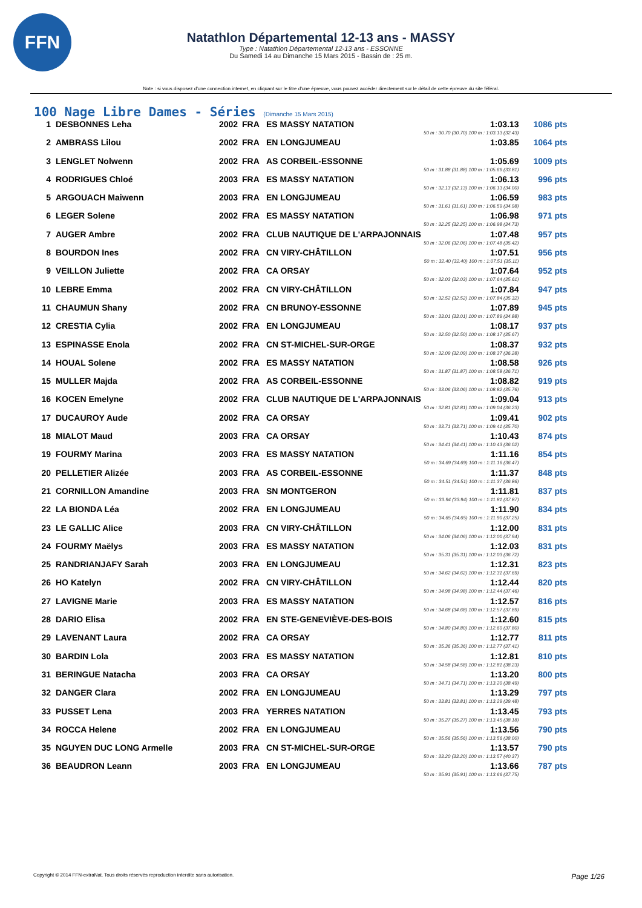FFN
Natathlon Départemental 12-13 ans - MASSY
Type : Natathlon Départemental 12-13 ans - ESSONNE
Du Samedi 14 au Dimanche 15 Mars 2015 - Bassin de : 25 m.
Note : si vous disposez d'une connection internet, en cliquant sur le titre d'une épreuve, vous pouvez accéder directement sur le détail de cette épreuve du site féféral.
100 Nage Libre Dames - Séries (Dimanche 15 Mars 2015)
| 1 | DESBONNES Leha | 2002 | FRA | ES MASSY NATATION | 1:03.13 50 m : 30.70 (30.70) 100 m : 1:03.13 (32.43) | 1086 pts |
| 2 | AMBRASS Lilou | 2002 | FRA | EN LONGJUMEAU | 1:03.85 | 1064 pts |
| 3 | LENGLET Nolwenn | 2002 | FRA | AS CORBEIL-ESSONNE | 1:05.69 50 m : 31.88 (31.88) 100 m : 1:05.69 (33.81) | 1009 pts |
| 4 | RODRIGUES Chloé | 2003 | FRA | ES MASSY NATATION | 1:06.13 50 m : 32.13 (32.13) 100 m : 1:06.13 (34.00) | 996 pts |
| 5 | ARGOUACH Maiwenn | 2003 | FRA | EN LONGJUMEAU | 1:06.59 50 m : 31.61 (31.61) 100 m : 1:06.59 (34.98) | 983 pts |
| 6 | LEGER Solene | 2002 | FRA | ES MASSY NATATION | 1:06.98 50 m : 32.25 (32.25) 100 m : 1:06.98 (34.73) | 971 pts |
| 7 | AUGER Ambre | 2002 | FRA | CLUB NAUTIQUE DE L'ARPAJONNAIS | 1:07.48 50 m : 32.06 (32.06) 100 m : 1:07.48 (35.42) | 957 pts |
| 8 | BOURDON Ines | 2002 | FRA | CN VIRY-CHÂTILLON | 1:07.51 50 m : 32.40 (32.40) 100 m : 1:07.51 (35.11) | 956 pts |
| 9 | VEILLON Juliette | 2002 | FRA | CA ORSAY | 1:07.64 50 m : 32.03 (32.03) 100 m : 1:07.64 (35.61) | 952 pts |
| 10 | LEBRE Emma | 2002 | FRA | CN VIRY-CHÂTILLON | 1:07.84 50 m : 32.52 (32.52) 100 m : 1:07.84 (35.32) | 947 pts |
| 11 | CHAUMUN Shany | 2002 | FRA | CN BRUNOY-ESSONNE | 1:07.89 50 m : 33.01 (33.01) 100 m : 1:07.89 (34.88) | 945 pts |
| 12 | CRESTIA Cylia | 2002 | FRA | EN LONGJUMEAU | 1:08.17 50 m : 32.50 (32.50) 100 m : 1:08.17 (35.67) | 937 pts |
| 13 | ESPINASSE Enola | 2002 | FRA | CN ST-MICHEL-SUR-ORGE | 1:08.37 50 m : 32.09 (32.09) 100 m : 1:08.37 (36.28) | 932 pts |
| 14 | HOUAL Solene | 2002 | FRA | ES MASSY NATATION | 1:08.58 50 m : 31.87 (31.87) 100 m : 1:08.58 (36.71) | 926 pts |
| 15 | MULLER Majda | 2002 | FRA | AS CORBEIL-ESSONNE | 1:08.82 50 m : 33.06 (33.06) 100 m : 1:08.82 (35.76) | 919 pts |
| 16 | KOCEN Emelyne | 2002 | FRA | CLUB NAUTIQUE DE L'ARPAJONNAIS | 1:09.04 50 m : 32.81 (32.81) 100 m : 1:09.04 (36.23) | 913 pts |
| 17 | DUCAUROY Aude | 2002 | FRA | CA ORSAY | 1:09.41 50 m : 33.71 (33.71) 100 m : 1:09.41 (35.70) | 902 pts |
| 18 | MIALOT Maud | 2003 | FRA | CA ORSAY | 1:10.43 50 m : 34.41 (34.41) 100 m : 1:10.43 (36.02) | 874 pts |
| 19 | FOURMY Marina | 2003 | FRA | ES MASSY NATATION | 1:11.16 50 m : 34.69 (34.69) 100 m : 1:11.16 (36.47) | 854 pts |
| 20 | PELLETIER Alizée | 2003 | FRA | AS CORBEIL-ESSONNE | 1:11.37 50 m : 34.51 (34.51) 100 m : 1:11.37 (36.86) | 848 pts |
| 21 | CORNILLON Amandine | 2003 | FRA | SN MONTGERON | 1:11.81 50 m : 33.94 (33.94) 100 m : 1:11.81 (37.87) | 837 pts |
| 22 | LA BIONDA Léa | 2002 | FRA | EN LONGJUMEAU | 1:11.90 50 m : 34.65 (34.65) 100 m : 1:11.90 (37.25) | 834 pts |
| 23 | LE GALLIC Alice | 2003 | FRA | CN VIRY-CHÂTILLON | 1:12.00 50 m : 34.06 (34.06) 100 m : 1:12.00 (37.94) | 831 pts |
| 24 | FOURMY Maëlys | 2003 | FRA | ES MASSY NATATION | 1:12.03 50 m : 35.31 (35.31) 100 m : 1:12.03 (36.72) | 831 pts |
| 25 | RANDRIANJAFY Sarah | 2003 | FRA | EN LONGJUMEAU | 1:12.31 50 m : 34.62 (34.62) 100 m : 1:12.31 (37.69) | 823 pts |
| 26 | HO Katelyn | 2002 | FRA | CN VIRY-CHÂTILLON | 1:12.44 50 m : 34.98 (34.98) 100 m : 1:12.44 (37.46) | 820 pts |
| 27 | LAVIGNE Marie | 2003 | FRA | ES MASSY NATATION | 1:12.57 50 m : 34.68 (34.68) 100 m : 1:12.57 (37.89) | 816 pts |
| 28 | DARIO Elisa | 2002 | FRA | EN STE-GENEVIÈVE-DES-BOIS | 1:12.60 50 m : 34.80 (34.80) 100 m : 1:12.60 (37.80) | 815 pts |
| 29 | LAVENANT Laura | 2002 | FRA | CA ORSAY | 1:12.77 50 m : 35.36 (35.36) 100 m : 1:12.77 (37.41) | 811 pts |
| 30 | BARDIN Lola | 2003 | FRA | ES MASSY NATATION | 1:12.81 50 m : 34.58 (34.58) 100 m : 1:12.81 (38.23) | 810 pts |
| 31 | BERINGUE Natacha | 2003 | FRA | CA ORSAY | 1:13.20 50 m : 34.71 (34.71) 100 m : 1:13.20 (38.49) | 800 pts |
| 32 | DANGER Clara | 2002 | FRA | EN LONGJUMEAU | 1:13.29 50 m : 33.81 (33.81) 100 m : 1:13.29 (39.48) | 797 pts |
| 33 | PUSSET Lena | 2003 | FRA | YERRES NATATION | 1:13.45 50 m : 35.27 (35.27) 100 m : 1:13.45 (38.18) | 793 pts |
| 34 | ROCCA Helene | 2002 | FRA | EN LONGJUMEAU | 1:13.56 50 m : 35.56 (35.56) 100 m : 1:13.56 (38.00) | 790 pts |
| 35 | NGUYEN DUC LONG Armelle | 2003 | FRA | CN ST-MICHEL-SUR-ORGE | 1:13.57 50 m : 33.20 (33.20) 100 m : 1:13.57 (40.37) | 790 pts |
| 36 | BEAUDRON Leann | 2003 | FRA | EN LONGJUMEAU | 1:13.66 50 m : 35.91 (35.91) 100 m : 1:13.66 (37.75) | 787 pts |
Copyright © 2014 FFN-extraNat. Tous droits réservés reproduction interdite sans autorisation. Page 1/26